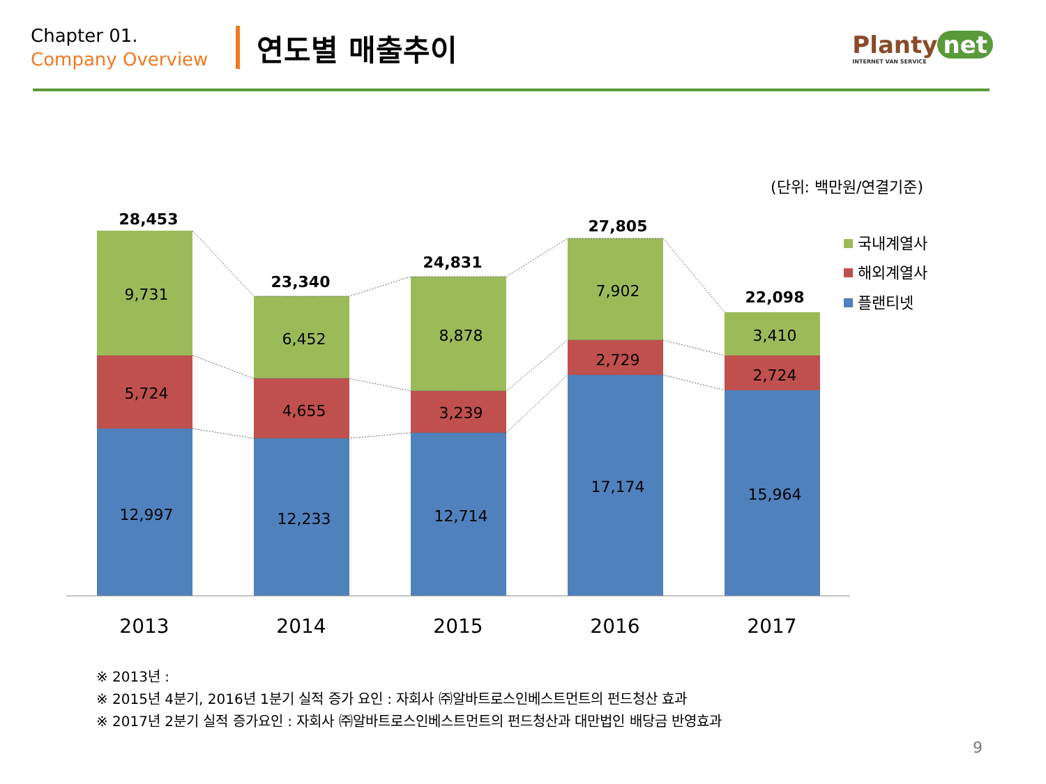Chapter 01.
Company Overview
연도별 매출추이
Planty net
INTERNET VAN SERVICE
(단위: 백만원/연결기준)
28,453
23,340
24,831
27,805
22,098
9,731
6,452
8,878
7,902
3,410
5,724
4,655
3,239
2,729
2,724
12,997
12,233
12,714
17,174
15,964
2013
2014
2015
2016
2017
국내계열사
해외계열사
플랜티넷
※ 2013년 :
※ 2015년 4분기, 2016년 1분기 실적 증가 요인 : 자회사 ㈜알바트로스인베스트먼트의 펀드청산 효과
※ 2017년 2분기 실적 증가요인 : 자회사 ㈜알바트로스인베스트먼트의 펀드청산과 대만법인 배당금 반영효과
9